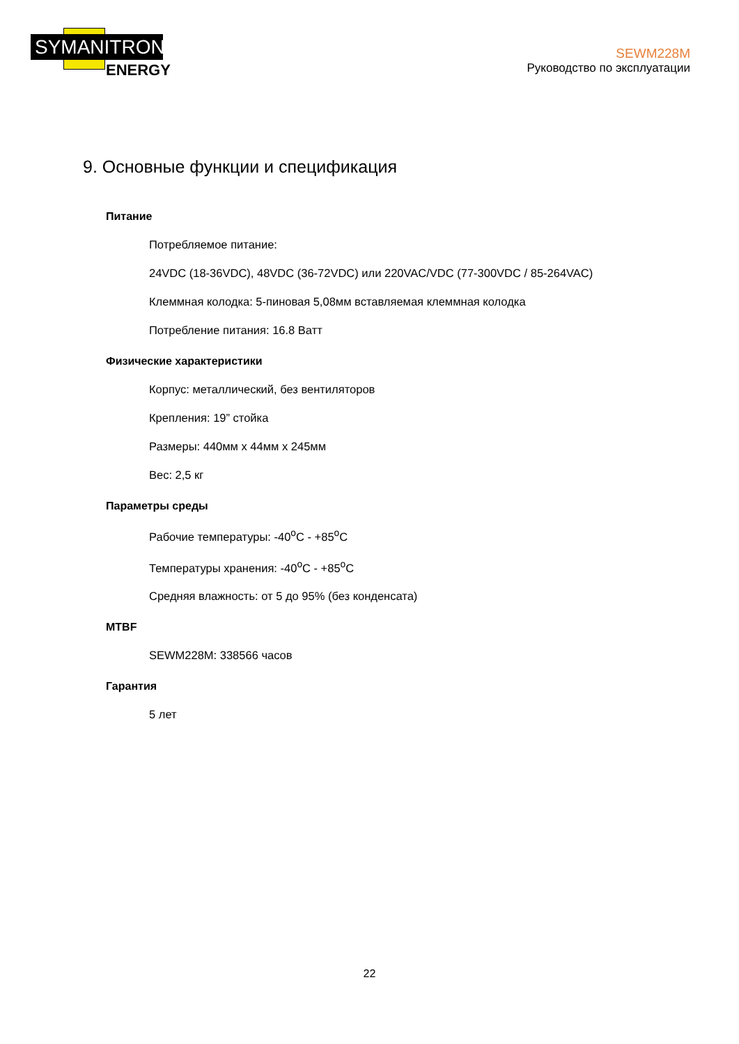SYMANITRON
ENERGY
SEWM228M
Руководство по эксплуатации
9. Основные функции и спецификация
Питание
Потребляемое питание:
24VDC (18-36VDC), 48VDC (36-72VDC) или 220VAC/VDC (77-300VDC / 85-264VAC)
Клеммная колодка: 5-пиновая 5,08мм вставляемая клеммная колодка
Потребление питания: 16.8 Ватт
Физические характеристики
Корпус: металлический, без вентиляторов
Крепления: 19” стойка
Размеры: 440мм x 44мм x 245мм
Вес: 2,5 кг
Параметры среды
Рабочие температуры: -40<sup>o</sup>C - +85<sup>o</sup>C
Температуры хранения: -40<sup>o</sup>C - +85<sup>o</sup>C
Средняя влажность: от 5 до 95% (без конденсата)
MTBF
SEWM228M: 338566 часов
Гарантия
5 лет
22